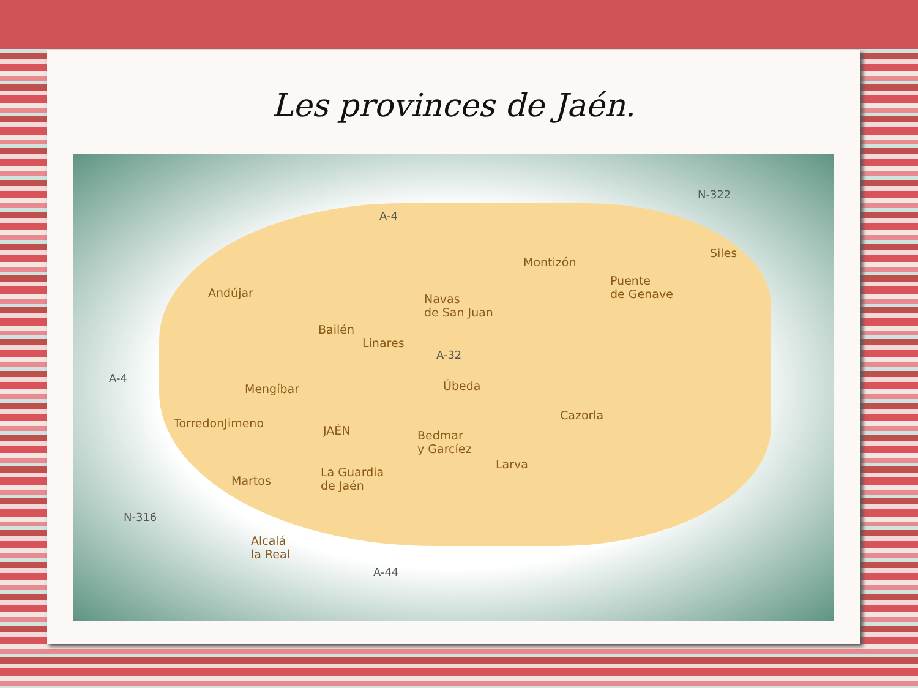Les provinces de Jaén.
N-322
A-4
Siles
Montizón
Andújar
Puente
de Genave Navas
de San Juan
Bailén
Linares
A-32
A-4
Mengíbar Úbeda
Cazorla
TorredonJimeno
JAÉN Bedmar
y Garcíez
Larva
Martos
La Guardia
de Jaén
N-316
Alcalá
la Real
A-44